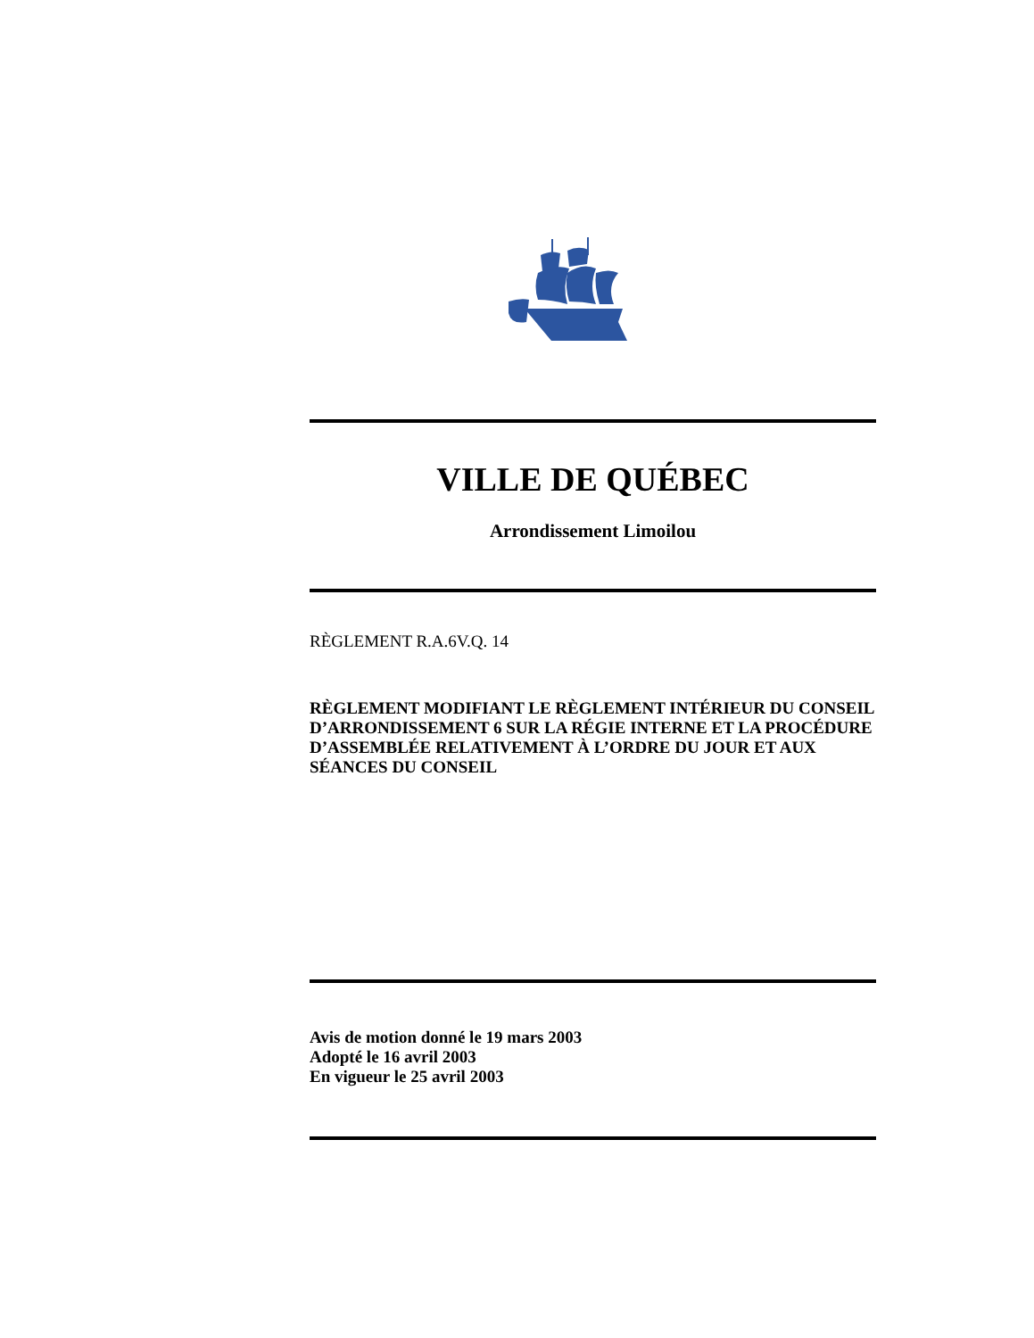VILLE DE QUÉBEC
Arrondissement Limoilou
RÈGLEMENT R.A.6V.Q. 14
RÈGLEMENT MODIFIANT LE RÈGLEMENT INTÉRIEUR DU CONSEIL D’ARRONDISSEMENT 6 SUR LA RÉGIE INTERNE ET LA PROCÉDURE D’ASSEMBLÉE RELATIVEMENT À L’ORDRE DU JOUR ET AUX SÉANCES DU CONSEIL
Avis de motion donné le 19 mars 2003
Adopté le 16 avril 2003
En vigueur le 25 avril 2003